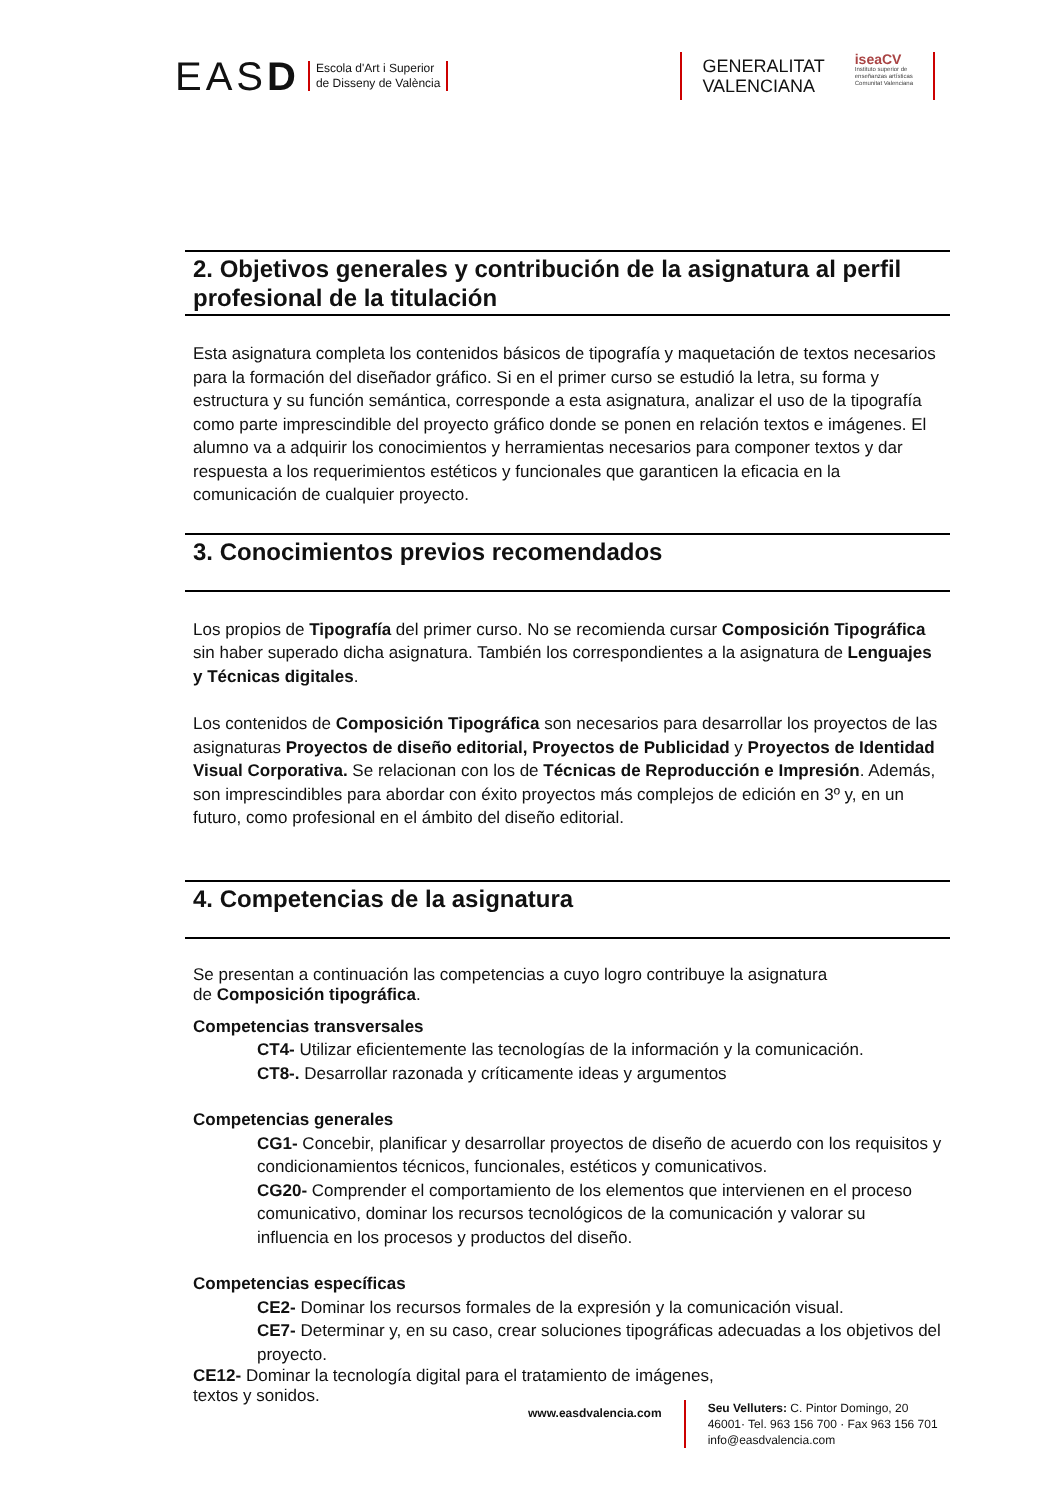EASD
Escola d'Art i Superior
de Disseny de València
GENERALITAT
VALENCIANA
iseaCV
Instituto superior de
enseñanzas artísticas
Comunitat Valenciana
2. Objetivos generales y contribución de la asignatura al perfil profesional de la titulación
Esta asignatura completa los contenidos básicos de tipografía y maquetación de textos necesarios para la formación del diseñador gráfico. Si en el primer curso se estudió la letra, su forma y estructura y su función semántica, corresponde a esta asignatura, analizar el uso de la tipografía como parte imprescindible del proyecto gráfico donde se ponen en relación textos e imágenes. El alumno va a adquirir los conocimientos y herramientas necesarios para componer textos y dar respuesta a los requerimientos estéticos y funcionales que garanticen la eficacia en la comunicación de cualquier proyecto.
3. Conocimientos previos recomendados
Los propios de Tipografía del primer curso. No se recomienda cursar Composición Tipográfica sin haber superado dicha asignatura. También los correspondientes a la asignatura de Lenguajes y Técnicas digitales.
Los contenidos de Composición Tipográfica son necesarios para desarrollar los proyectos de las asignaturas Proyectos de diseño editorial, Proyectos de Publicidad y Proyectos de Identidad Visual Corporativa. Se relacionan con los de Técnicas de Reproducción e Impresión. Además, son imprescindibles para abordar con éxito proyectos más complejos de edición en 3º y, en un futuro, como profesional en el ámbito del diseño editorial.
4. Competencias de la asignatura
Se presentan a continuación las competencias a cuyo logro contribuye la asignatura
de Composición tipográfica.
Competencias transversales
CT4- Utilizar eficientemente las tecnologías de la información y la comunicación.
CT8-. Desarrollar razonada y críticamente ideas y argumentos
Competencias generales
CG1- Concebir, planificar y desarrollar proyectos de diseño de acuerdo con los requisitos y condicionamientos técnicos, funcionales, estéticos y comunicativos.
CG20- Comprender el comportamiento de los elementos que intervienen en el proceso comunicativo, dominar los recursos tecnológicos de la comunicación y valorar su influencia en los procesos y productos del diseño.
Competencias específicas
CE2- Dominar los recursos formales de la expresión y la comunicación visual.
CE7- Determinar y, en su caso, crear soluciones tipográficas adecuadas a los objetivos del proyecto.
CE12- Dominar la tecnología digital para el tratamiento de imágenes,
textos y sonidos.
www.easdvalencia.com
Seu Velluters: C. Pintor Domingo, 20
46001· Tel. 963 156 700 · Fax 963 156 701
info@easdvalencia.com